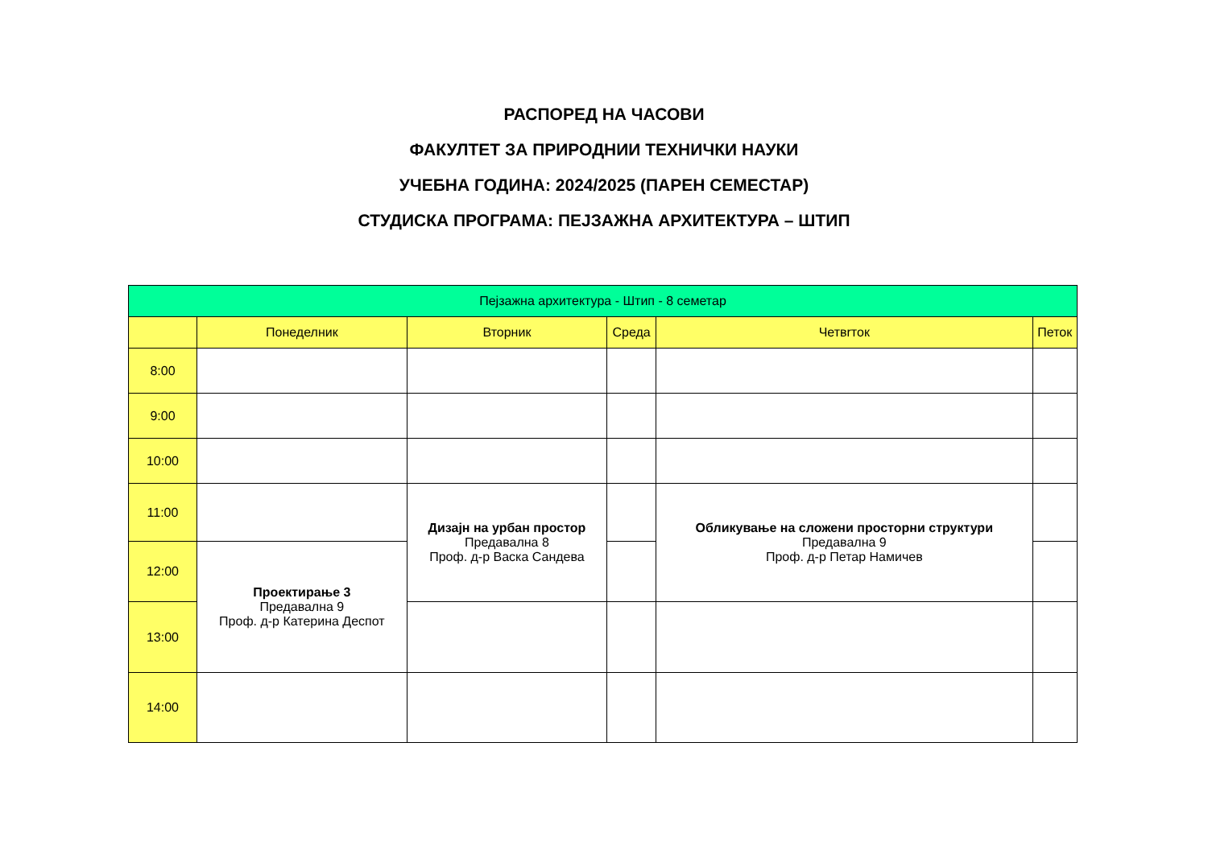РАСПОРЕД НА ЧАСОВИ
ФАКУЛТЕТ ЗА ПРИРОДНИИ ТЕХНИЧКИ НАУКИ
УЧЕБНА ГОДИНА: 2024/2025 (ПАРЕН СЕМЕСТАР)
СТУДИСКА ПРОГРАМА: ПЕЈЗАЖНА АРХИТЕКТУРА – ШТИП
| Пејзажна архитектура - Штип - 8 семетар | | | | | |
| --- | --- | --- | --- | --- | --- |
| | Понеделник | Вторник | Среда | Четвrток | Петок |
| 8:00 | | | | | |
| 9:00 | | | | | |
| 10:00 | | | | | |
| 11:00 | | Дизајн на урбан простор Предавална 8 Проф. д-р Васка Сандева | | Обликување на сложени просторни структури Предавална 9 Проф. д-р Петар Намичев | |
| 12:00 | Проектирање 3 Предавална 9 Проф. д-р Катерина Деспот | | | | |
| 13:00 | | | | | |
| 14:00 | | | | | |